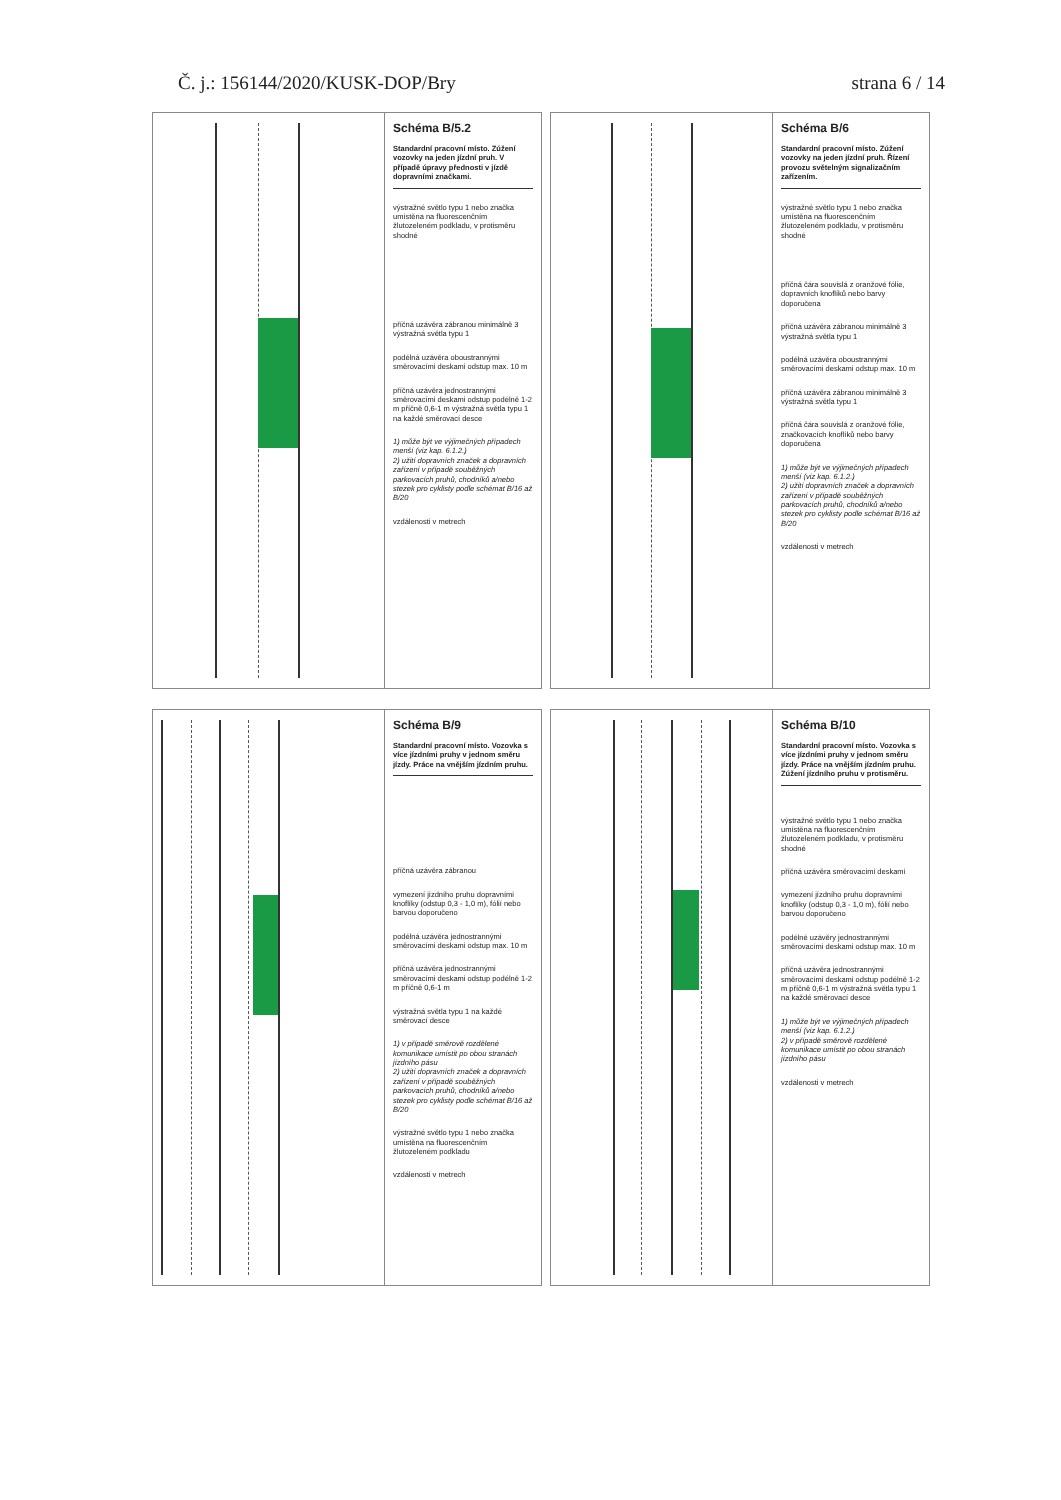Č. j.: 156144/2020/KUSK-DOP/Bry strana 6 / 14
Schéma B/5.2
Standardní pracovní místo. Zúžení vozovky na jeden jízdní pruh. V případě úpravy přednosti v jízdě dopravními značkami.
výstražné světlo typu 1 nebo značka umístěna na fluorescenčním žlutozeleném podkladu, v protisměru shodné
příčná uzávěra zábranou minimálně 3 výstražná světla typu 1
podélná uzávěra oboustrannými směrovacími deskami odstup max. 10 m
příčná uzávěra jednostrannými směrovacími deskami odstup podélně 1-2 m příčně 0,6-1 m výstražná světla typu 1 na každé směrovací desce
1) může být ve výjimečných případech menší (viz kap. 6.1.2.)
2) užití dopravních značek a dopravních zařízení v případě souběžných parkovacích pruhů, chodníků a/nebo stezek pro cyklisty podle schémat B/16 až B/20
vzdálenosti v metrech
Schéma B/6
Standardní pracovní místo. Zúžení vozovky na jeden jízdní pruh. Řízení provozu světelným signalizačním zařízením.
výstražné světlo typu 1 nebo značka umístěna na fluorescenčním žlutozeleném podkladu, v protisměru shodné
příčná čára souvislá z oranžové fólie, dopravních knoflíků nebo barvy doporučena
příčná uzávěra zábranou minimálně 3 výstražná světla typu 1
podélná uzávěra oboustrannými směrovacími deskami odstup max. 10 m
příčná uzávěra zábranou minimálně 3 výstražná světla typu 1
příčná čára souvislá z oranžové fólie, značkovacích knoflíků nebo barvy doporučena
1) může být ve výjimečných případech menší (viz kap. 6.1.2.)
2) užití dopravních značek a dopravních zařízení v případě souběžných parkovacích pruhů, chodníků a/nebo stezek pro cyklisty podle schémat B/16 až B/20
vzdálenosti v metrech
Schéma B/9
Standardní pracovní místo. Vozovka s více jízdními pruhy v jednom směru jízdy. Práce na vnějším jízdním pruhu.
příčná uzávěra zábranou
vymezení jízdního pruhu dopravními knoflíky (odstup 0,3 - 1,0 m), fólií nebo barvou doporučeno
podélná uzávěra jednostrannými směrovacími deskami odstup max. 10 m
příčná uzávěra jednostrannými směrovacími deskami odstup podélně 1-2 m příčně 0,6-1 m
výstražná světla typu 1 na každé směrovací desce
1) v případě směrově rozdělené komunikace umístit po obou stranách jízdního pásu
2) užití dopravních značek a dopravních zařízení v případě souběžných parkovacích pruhů, chodníků a/nebo stezek pro cyklisty podle schémat B/16 až B/20
výstražné světlo typu 1 nebo značka umístěna na fluorescenčním žlutozeleném podkladu
vzdálenosti v metrech
Schéma B/10
Standardní pracovní místo. Vozovka s více jízdními pruhy v jednom směru jízdy. Práce na vnějším jízdním pruhu. Zúžení jízdního pruhu v protisměru.
výstražné světlo typu 1 nebo značka umístěna na fluorescenčním žlutozeleném podkladu, v protisměru shodné
příčná uzávěra směrovacími deskami
vymezení jízdního pruhu dopravními knoflíky (odstup 0,3 - 1,0 m), fólií nebo barvou doporučeno
podélné uzávěry jednostrannými směrovacími deskami odstup max. 10 m
příčná uzávěra jednostrannými směrovacími deskami odstup podélně 1-2 m příčně 0,6-1 m výstražná světla typu 1 na každé směrovací desce
1) může být ve výjimečných případech menší (viz kap. 6.1.2.)
2) v případě směrově rozdělené komunikace umístit po obou stranách jízdního pásu
vzdálenosti v metrech